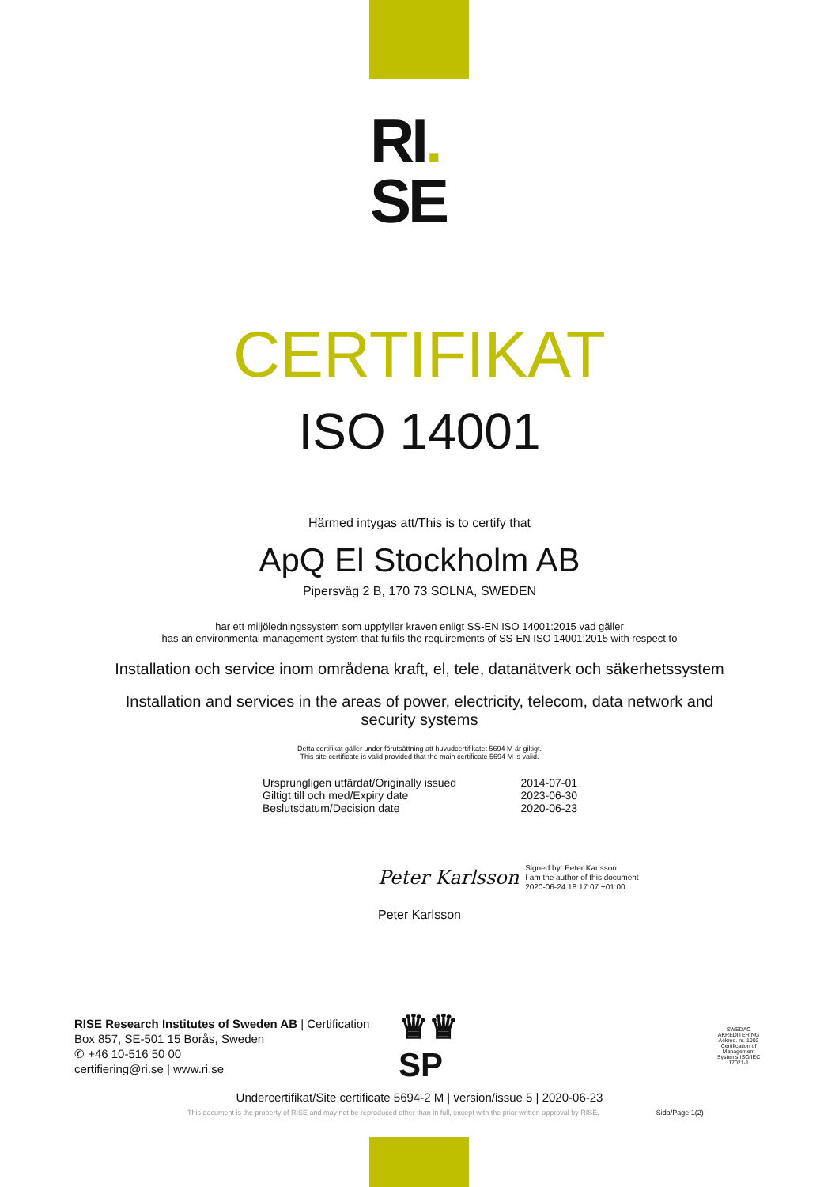RI.
SE
CERTIFIKAT
ISO 14001
Härmed intygas att/This is to certify that
ApQ El Stockholm AB
Pipersväg 2 B, 170 73 SOLNA, SWEDEN
har ett miljöledningssystem som uppfyller kraven enligt SS-EN ISO 14001:2015 vad gäller
has an environmental management system that fulfils the requirements of SS-EN ISO 14001:2015 with respect to
Installation och service inom områdena kraft, el, tele, datanätverk och säkerhetssystem
Installation and services in the areas of power, electricity, telecom, data network and security systems
Detta certifikat gäller under förutsättning att huvudcertifikatet 5694 M är giltigt.
This site certificate is valid provided that the main certificate 5694 M is valid.
Ursprungligen utfärdat/Originally issued 2014-07-01
Giltigt till och med/Expiry date 2023-06-30
Beslutsdatum/Decision date 2020-06-23
Peter Karlsson Signed by: Peter Karlsson
I am the author of this document
2020-06-24 18:17:07 +01:00
Peter Karlsson
RISE Research Institutes of Sweden AB | Certification
Box 857, SE-501 15 Borås, Sweden
✆ +46 10-516 50 00
certifiering@ri.se | www.ri.se
♛♛
SP
SWEDAC
AKREDITERING
Ackred. nr. 1002
Certification of Management Systems ISO/IEC 17021-1
Undercertifikat/Site certificate 5694-2 M | version/issue 5 | 2020-06-23
This document is the property of RISE and may not be reproduced other than in full, except with the prior written approval by RISE. Sida/Page 1(2)